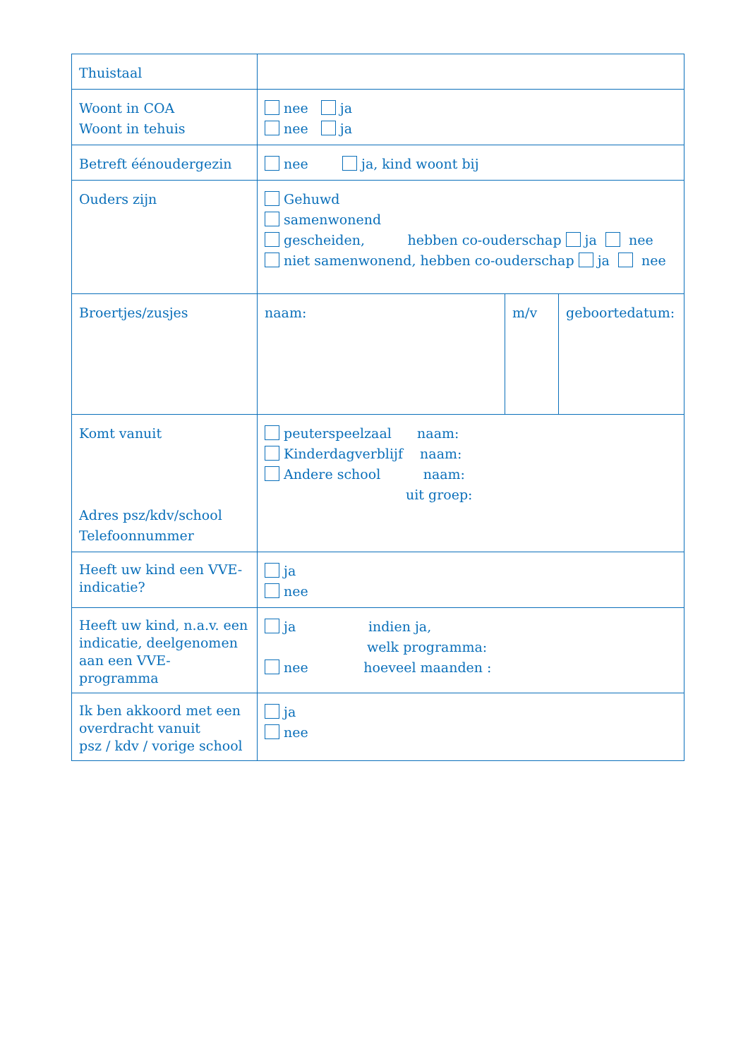| Thuistaal | | | |
| Woont in COA Woont in tehuis | nee ja nee ja | | |
| Betreft éénoudergezin | nee ja, kind woont bij | | |
| Ouders zijn | Gehuwd samenwonend gescheiden, hebben co-ouderschap ja nee niet samenwonend, hebben co-ouderschap ja nee | | |
| Broertjes/zusjes | naam: | m/v | geboortedatum: |
| Komt vanuit Adres psz/kdv/school Telefoonnummer | peuterspeelzaal naam: Kinderdagverblijf naam: Andere school naam: uit groep: | | |
| Heeft uw kind een VVE-indicatie? | ja nee | | |
| Heeft uw kind, n.a.v. een indicatie, deelgenomen aan een VVE-programma | ja indien ja, welk programma: nee hoeveel maanden : | | |
| Ik ben akkoord met een overdracht vanuit psz / kdv / vorige school | ja nee | | |